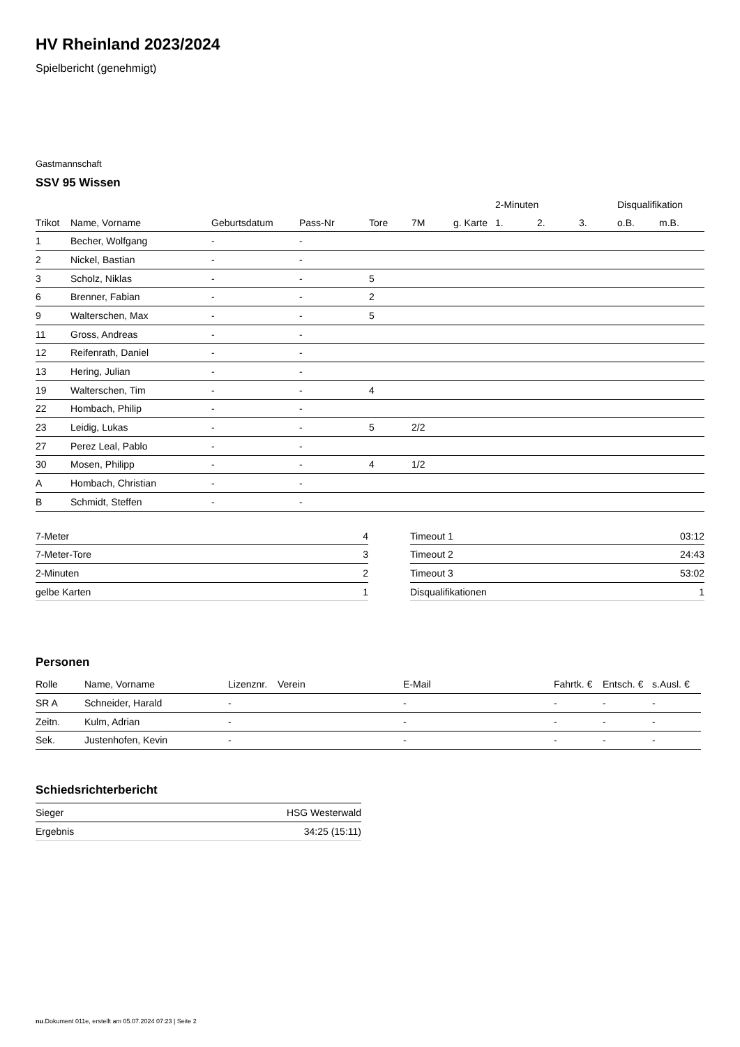HV Rheinland 2023/2024
Spielbericht (genehmigt)
Gastmannschaft
SSV 95 Wissen
| | | | | | | | 2-Minuten | | | Disqualifikation | |
| --- | --- | --- | --- | --- | --- | --- | --- | --- | --- | --- | --- |
| Trikot | Name, Vorname | Geburtsdatum | Pass-Nr | Tore | 7M | g. Karte | 1. | 2. | 3. | o.B. | m.B. |
| 1 | Becher, Wolfgang | - | - | | | | | | | | |
| 2 | Nickel, Bastian | - | - | | | | | | | | |
| 3 | Scholz, Niklas | - | - | 5 | | | | | | | |
| 6 | Brenner, Fabian | - | - | 2 | | | | | | | |
| 9 | Walterschen, Max | - | - | 5 | | | | | | | |
| 11 | Gross, Andreas | - | - | | | | | | | | |
| 12 | Reifenrath, Daniel | - | - | | | | | | | | |
| 13 | Hering, Julian | - | - | | | | | | | | |
| 19 | Walterschen, Tim | - | - | 4 | | | | | | | |
| 22 | Hombach, Philip | - | - | | | | | | | | |
| 23 | Leidig, Lukas | - | - | 5 | 2/2 | | | | | | |
| 27 | Perez Leal, Pablo | - | - | | | | | | | | |
| 30 | Mosen, Philipp | - | - | 4 | 1/2 | | | | | | |
| A | Hombach, Christian | - | - | | | | | | | | |
| B | Schmidt, Steffen | - | - | | | | | | | | |
| 7-Meter | 4 |
| 7-Meter-Tore | 3 |
| 2-Minuten | 2 |
| gelbe Karten | 1 |
| Timeout 1 | 03:12 |
| Timeout 2 | 24:43 |
| Timeout 3 | 53:02 |
| Disqualifikationen | 1 |
Personen
| Rolle | Name, Vorname | Lizenznr. | Verein | E-Mail | Fahrtk. € | Entsch. € | s.Ausl. € |
| --- | --- | --- | --- | --- | --- | --- | --- |
| SR A | Schneider, Harald | - | | - | - | - | - |
| Zeitn. | Kulm, Adrian | - | | - | - | - | - |
| Sek. | Justenhofen, Kevin | - | | - | - | - | - |
Schiedsrichterbericht
| Sieger | HSG Westerwald |
| Ergebnis | 34:25 (15:11) |
nu.Dokument 011e, erstellt am 05.07.2024 07:23 | Seite 2